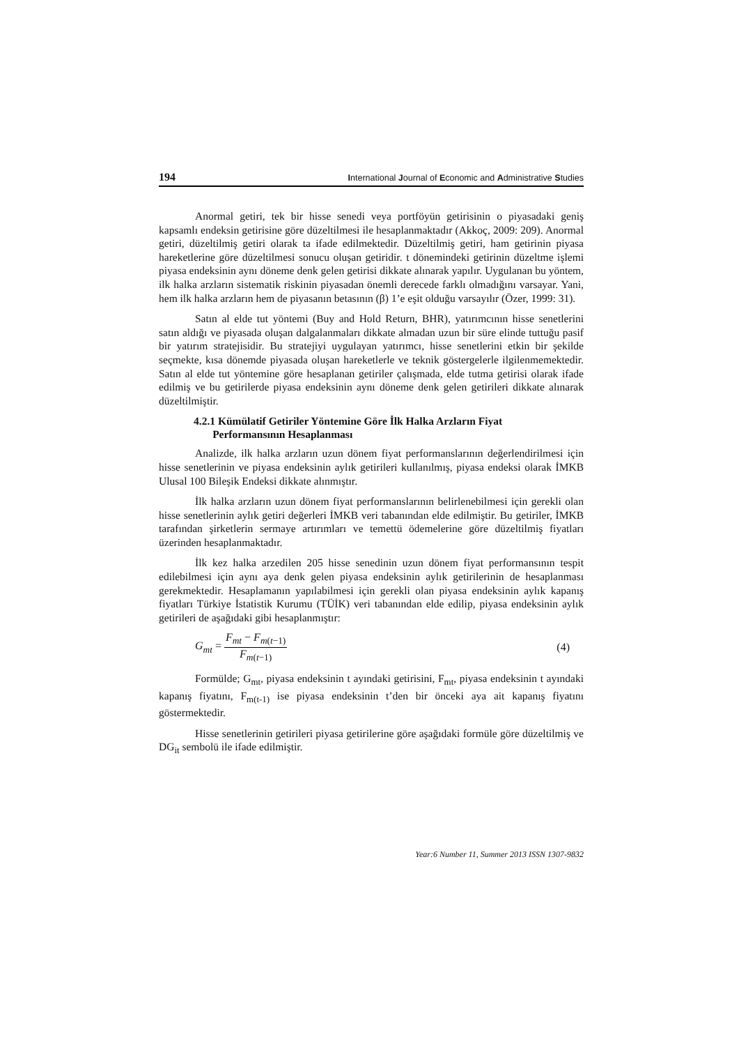194 International Journal of Economic and Administrative Studies
Anormal getiri, tek bir hisse senedi veya portföyün getirisinin o piyasadaki geniş kapsamlı endeksin getirisine göre düzeltilmesi ile hesaplanmaktadır (Akkoç, 2009: 209). Anormal getiri, düzeltilmiş getiri olarak ta ifade edilmektedir. Düzeltilmiş getiri, ham getirinin piyasa hareketlerine göre düzeltilmesi sonucu oluşan getiridir. t dönemindeki getirinin düzeltme işlemi piyasa endeksinin aynı döneme denk gelen getirisi dikkate alınarak yapılır. Uygulanan bu yöntem, ilk halka arzların sistematik riskinin piyasadan önemli derecede farklı olmadığını varsayar. Yani, hem ilk halka arzların hem de piyasanın betasının (β) 1’e eşit olduğu varsayılır (Özer, 1999: 31).
Satın al elde tut yöntemi (Buy and Hold Return, BHR), yatırımcının hisse senetlerini satın aldığı ve piyasada oluşan dalgalanmaları dikkate almadan uzun bir süre elinde tuttuğu pasif bir yatırım stratejisidir. Bu stratejiyi uygulayan yatırımcı, hisse senetlerini etkin bir şekilde seçmekte, kısa dönemde piyasada oluşan hareketlerle ve teknik göstergelerle ilgilenmemektedir. Satın al elde tut yöntemine göre hesaplanan getiriler çalışmada, elde tutma getirisi olarak ifade edilmiş ve bu getirilerde piyasa endeksinin aynı döneme denk gelen getirileri dikkate alınarak düzeltilmiştir.
4.2.1 Kümülatif Getiriler Yöntemine Göre İlk Halka Arzların Fiyat
Performansının Hesaplanması
Analizde, ilk halka arzların uzun dönem fiyat performanslarının değerlendirilmesi için hisse senetlerinin ve piyasa endeksinin aylık getirileri kullanılmış, piyasa endeksi olarak İMKB Ulusal 100 Bileşik Endeksi dikkate alınmıştır.
İlk halka arzların uzun dönem fiyat performanslarının belirlenebilmesi için gerekli olan hisse senetlerinin aylık getiri değerleri İMKB veri tabanından elde edilmiştir. Bu getiriler, İMKB tarafından şirketlerin sermaye artırımları ve temettü ödemelerine göre düzeltilmiş fiyatları üzerinden hesaplanmaktadır.
İlk kez halka arzedilen 205 hisse senedinin uzun dönem fiyat performansının tespit edilebilmesi için aynı aya denk gelen piyasa endeksinin aylık getirilerinin de hesaplanması gerekmektedir. Hesaplamanın yapılabilmesi için gerekli olan piyasa endeksinin aylık kapanış fiyatları Türkiye İstatistik Kurumu (TÜİK) veri tabanından elde edilip, piyasa endeksinin aylık getirileri de aşağıdaki gibi hesaplanmıştır:
G<sub>mt</sub> = F<sub>mt</sub> − F<sub>m(t−1)</sub> F<sub>m(t−1)</sub> (4)
Formülde; G<sub>mt</sub>, piyasa endeksinin t ayındaki getirisini, F<sub>mt</sub>, piyasa endeksinin t ayındaki kapanış fiyatını, F<sub>m(t-1)</sub> ise piyasa endeksinin t’den bir önceki aya ait kapanış fiyatını göstermektedir.
Hisse senetlerinin getirileri piyasa getirilerine göre aşağıdaki formüle göre düzeltilmiş ve DG<sub>it</sub> sembolü ile ifade edilmiştir.
Year:6 Number 11, Summer 2013 ISSN 1307-9832